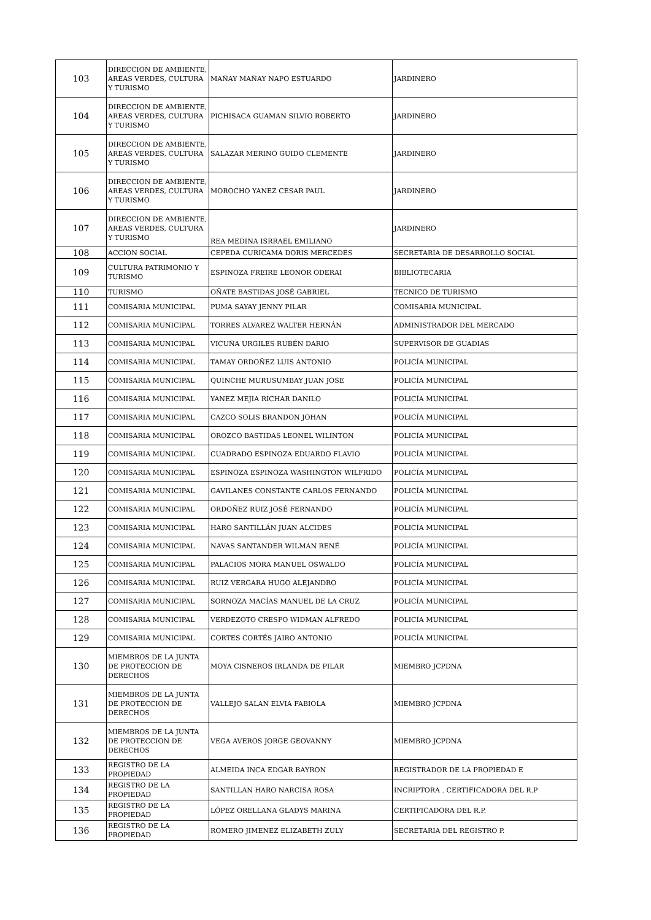| 103 | DIRECCION DE AMBIENTE, AREAS VERDES, CULTURA Y TURISMO | MAÑAY MAÑAY NAPO ESTUARDO | JARDINERO |
| 104 | DIRECCION DE AMBIENTE, AREAS VERDES, CULTURA Y TURISMO | PICHISACA GUAMAN SILVIO ROBERTO | JARDINERO |
| 105 | DIRECCION DE AMBIENTE, AREAS VERDES, CULTURA Y TURISMO | SALAZAR MERINO GUIDO CLEMENTE | JARDINERO |
| 106 | DIRECCION DE AMBIENTE, AREAS VERDES, CULTURA Y TURISMO | MOROCHO YANEZ CESAR PAUL | JARDINERO |
| 107 | DIRECCION DE AMBIENTE, AREAS VERDES, CULTURA Y TURISMO | REA MEDINA ISRRAEL EMILIANO | JARDINERO |
| 108 | ACCION SOCIAL | CEPEDA CURICAMA DORIS MERCEDES | SECRETARIA DE DESARROLLO SOCIAL |
| 109 | CULTURA PATRIMONIO Y TURISMO | ESPINOZA FREIRE LEONOR ODERAI | BIBLIOTECARIA |
| 110 | TURISMO | OÑATE BASTIDAS JOSÉ GABRIEL | TECNICO DE TURISMO |
| 111 | COMISARIA MUNICIPAL | PUMA SAYAY JENNY PILAR | COMISARIA MUNICIPAL |
| 112 | COMISARIA MUNICIPAL | TORRES ALVAREZ WALTER HERNÁN | ADMINISTRADOR DEL MERCADO |
| 113 | COMISARIA MUNICIPAL | VICUÑA URGILES RUBÉN DARIO | SUPERVISOR DE GUADIAS |
| 114 | COMISARIA MUNICIPAL | TAMAY ORDOÑEZ LUIS ANTONIO | POLICÍA MUNICIPAL |
| 115 | COMISARIA MUNICIPAL | QUINCHE MURUSUMBAY JUAN JOSE | POLICÍA MUNICIPAL |
| 116 | COMISARIA MUNICIPAL | YANEZ MEJIA RICHAR DANILO | POLICÍA MUNICIPAL |
| 117 | COMISARIA MUNICIPAL | CAZCO SOLIS BRANDON JOHAN | POLICÍA MUNICIPAL |
| 118 | COMISARIA MUNICIPAL | OROZCO BASTIDAS LEONEL WILINTON | POLICÍA MUNICIPAL |
| 119 | COMISARIA MUNICIPAL | CUADRADO ESPINOZA EDUARDO FLAVIO | POLICÍA MUNICIPAL |
| 120 | COMISARIA MUNICIPAL | ESPINOZA ESPINOZA WASHINGTON WILFRIDO | POLICÍA MUNICIPAL |
| 121 | COMISARIA MUNICIPAL | GAVILANES CONSTANTE CARLOS FERNANDO | POLICÍA MUNICIPAL |
| 122 | COMISARIA MUNICIPAL | ORDOÑEZ RUIZ JOSÉ FERNANDO | POLICÍA MUNICIPAL |
| 123 | COMISARIA MUNICIPAL | HARO SANTILLÁN JUAN ALCIDES | POLICÍA MUNICIPAL |
| 124 | COMISARIA MUNICIPAL | NAVAS SANTANDER WILMAN RENÉ | POLICÍA MUNICIPAL |
| 125 | COMISARIA MUNICIPAL | PALACIOS MORA MANUEL OSWALDO | POLICÍA MUNICIPAL |
| 126 | COMISARIA MUNICIPAL | RUIZ VERGARA HUGO ALEJANDRO | POLICÍA MUNICIPAL |
| 127 | COMISARIA MUNICIPAL | SORNOZA MACÍAS MANUEL DE LA CRUZ | POLICÍA MUNICIPAL |
| 128 | COMISARIA MUNICIPAL | VERDEZOTO CRESPO WIDMAN ALFREDO | POLICÍA MUNICIPAL |
| 129 | COMISARIA MUNICIPAL | CORTES CORTÉS JAIRO ANTONIO | POLICÍA MUNICIPAL |
| 130 | MIEMBROS DE LA JUNTA DE PROTECCION DE DERECHOS | MOYA CISNEROS IRLANDA DE PILAR | MIEMBRO JCPDNA |
| 131 | MIEMBROS DE LA JUNTA DE PROTECCION DE DERECHOS | VALLEJO SALAN ELVIA FABIOLA | MIEMBRO JCPDNA |
| 132 | MIEMBROS DE LA JUNTA DE PROTECCION DE DERECHOS | VEGA AVEROS JORGE GEOVANNY | MIEMBRO JCPDNA |
| 133 | REGISTRO DE LA PROPIEDAD | ALMEIDA INCA EDGAR BAYRON | REGISTRADOR DE LA PROPIEDAD E |
| 134 | REGISTRO DE LA PROPIEDAD | SANTILLAN HARO NARCISA ROSA | INCRIPTORA . CERTIFICADORA DEL R.P |
| 135 | REGISTRO DE LA PROPIEDAD | LÓPEZ ORELLANA GLADYS MARINA | CERTIFICADORA DEL R.P. |
| 136 | REGISTRO DE LA PROPIEDAD | ROMERO JIMENEZ ELIZABETH ZULY | SECRETARIA DEL REGISTRO P. |